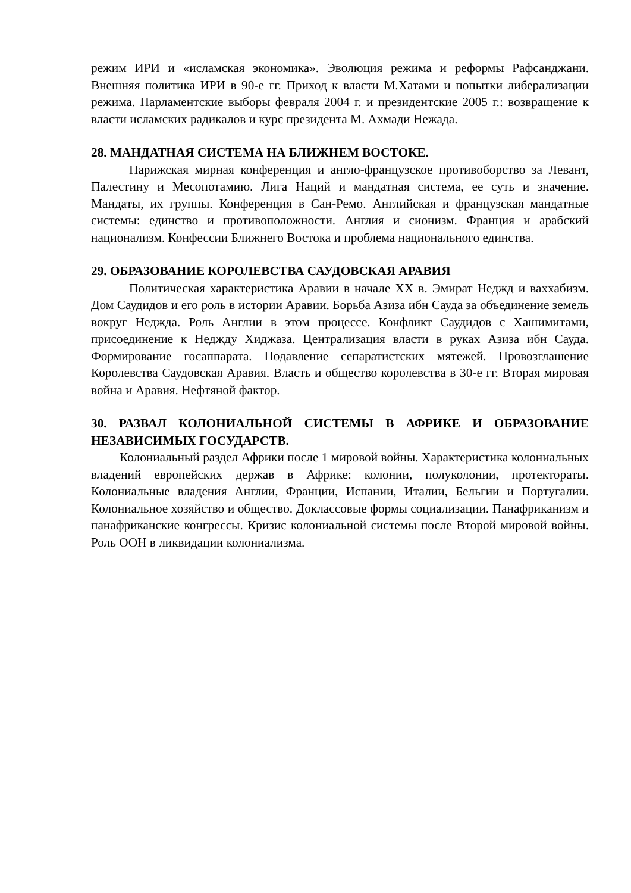режим ИРИ и «исламская экономика». Эволюция режима и реформы Рафсанджани. Внешняя политика ИРИ в 90-е гг. Приход к власти М.Хатами и попытки либерализации режима. Парламентские выборы февраля 2004 г. и президентские 2005 г.: возвращение к власти исламских радикалов и курс президента М. Ахмади Нежада.
28. МАНДАТНАЯ СИСТЕМА НА БЛИЖНЕМ ВОСТОКЕ.
Парижская мирная конференция и англо-французское противоборство за Левант, Палестину и Месопотамию. Лига Наций и мандатная система, ее суть и значение. Мандаты, их группы. Конференция в Сан-Ремо. Английская и французская мандатные системы: единство и противоположности. Англия и сионизм. Франция и арабский национализм. Конфессии Ближнего Востока и проблема национального единства.
29. ОБРАЗОВАНИЕ КОРОЛЕВСТВА САУДОВСКАЯ АРАВИЯ
Политическая характеристика Аравии в начале XX в. Эмират Неджд и ваххабизм. Дом Саудидов и его роль в истории Аравии. Борьба Азиза ибн Сауда за объединение земель вокруг Неджда. Роль Англии в этом процессе. Конфликт Саудидов с Хашимитами, присоединение к Неджду Хиджаза. Централизация власти в руках Азиза ибн Сауда. Формирование госаппарата. Подавление сепаратистских мятежей. Провозглашение Королевства Саудовская Аравия. Власть и общество королевства в 30-е гг. Вторая мировая война и Аравия. Нефтяной фактор.
30. РАЗВАЛ КОЛОНИАЛЬНОЙ СИСТЕМЫ В АФРИКЕ И ОБРАЗОВАНИЕ НЕЗАВИСИМЫХ ГОСУДАРСТВ.
Колониальный раздел Африки после 1 мировой войны. Характеристика колониальных владений европейских держав в Африке: колонии, полуколонии, протектораты. Колониальные владения Англии, Франции, Испании, Италии, Бельгии и Португалии. Колониальное хозяйство и общество. Доклассовые формы социализации. Панафриканизм и панафриканские конгрессы. Кризис колониальной системы после Второй мировой войны. Роль ООН в ликвидации колониализма.